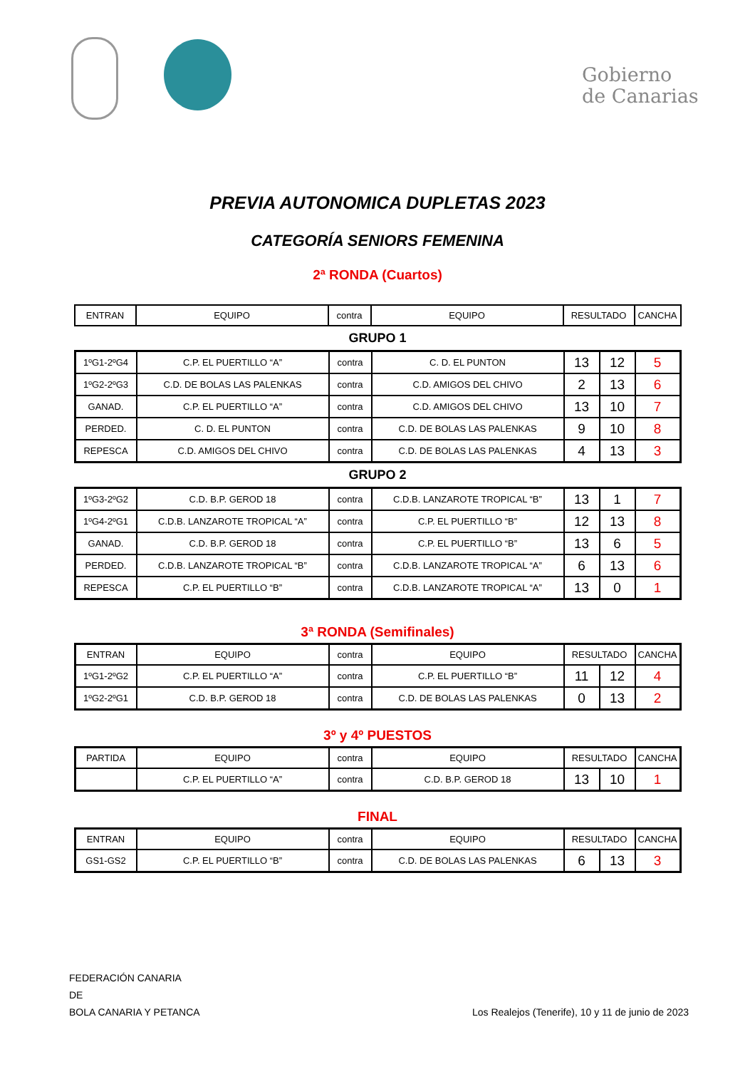Gobierno
de Canarias
PREVIA AUTONOMICA DUPLETAS 2023
CATEGORÍA SENIORS FEMENINA
2ª RONDA (Cuartos)
| ENTRAN | EQUIPO | contra | EQUIPO | RESULTADO | CANCHA |
| --- | --- | --- | --- | --- | --- |
GRUPO 1
| 1ºG1-2ºG4 | C.P. EL PUERTILLO “A” | contra | C. D. EL PUNTON | 13 | 12 | 5 |
| 1ºG2-2ºG3 | C.D. DE BOLAS LAS PALENKAS | contra | C.D. AMIGOS DEL CHIVO | 2 | 13 | 6 |
| GANAD. | C.P. EL PUERTILLO “A” | contra | C.D. AMIGOS DEL CHIVO | 13 | 10 | 7 |
| PERDED. | C. D. EL PUNTON | contra | C.D. DE BOLAS LAS PALENKAS | 9 | 10 | 8 |
| REPESCA | C.D. AMIGOS DEL CHIVO | contra | C.D. DE BOLAS LAS PALENKAS | 4 | 13 | 3 |
GRUPO 2
| 1ºG3-2ºG2 | C.D. B.P. GEROD 18 | contra | C.D.B. LANZAROTE TROPICAL “B” | 13 | 1 | 7 |
| 1ºG4-2ºG1 | C.D.B. LANZAROTE TROPICAL “A” | contra | C.P. EL PUERTILLO “B” | 12 | 13 | 8 |
| GANAD. | C.D. B.P. GEROD 18 | contra | C.P. EL PUERTILLO “B” | 13 | 6 | 5 |
| PERDED. | C.D.B. LANZAROTE TROPICAL “B” | contra | C.D.B. LANZAROTE TROPICAL “A” | 6 | 13 | 6 |
| REPESCA | C.P. EL PUERTILLO “B” | contra | C.D.B. LANZAROTE TROPICAL “A” | 13 | 0 | 1 |
3ª RONDA (Semifinales)
| ENTRAN | EQUIPO | contra | EQUIPO | RESULTADO | | CANCHA |
| --- | --- | --- | --- | --- | --- | --- |
| 1ºG1-2ºG2 | C.P. EL PUERTILLO “A” | contra | C.P. EL PUERTILLO “B” | 11 | 12 | 4 |
| 1ºG2-2ºG1 | C.D. B.P. GEROD 18 | contra | C.D. DE BOLAS LAS PALENKAS | 0 | 13 | 2 |
3º y 4º PUESTOS
| PARTIDA | EQUIPO | contra | EQUIPO | RESULTADO | | CANCHA |
| --- | --- | --- | --- | --- | --- | --- |
| | C.P. EL PUERTILLO “A” | contra | C.D. B.P. GEROD 18 | 13 | 10 | 1 |
FINAL
| ENTRAN | EQUIPO | contra | EQUIPO | RESULTADO | | CANCHA |
| --- | --- | --- | --- | --- | --- | --- |
| GS1-GS2 | C.P. EL PUERTILLO “B” | contra | C.D. DE BOLAS LAS PALENKAS | 6 | 13 | 3 |
FEDERACIÓN CANARIA
DE
BOLA CANARIA Y PETANCA
Los Realejos (Tenerife), 10 y 11 de junio de 2023